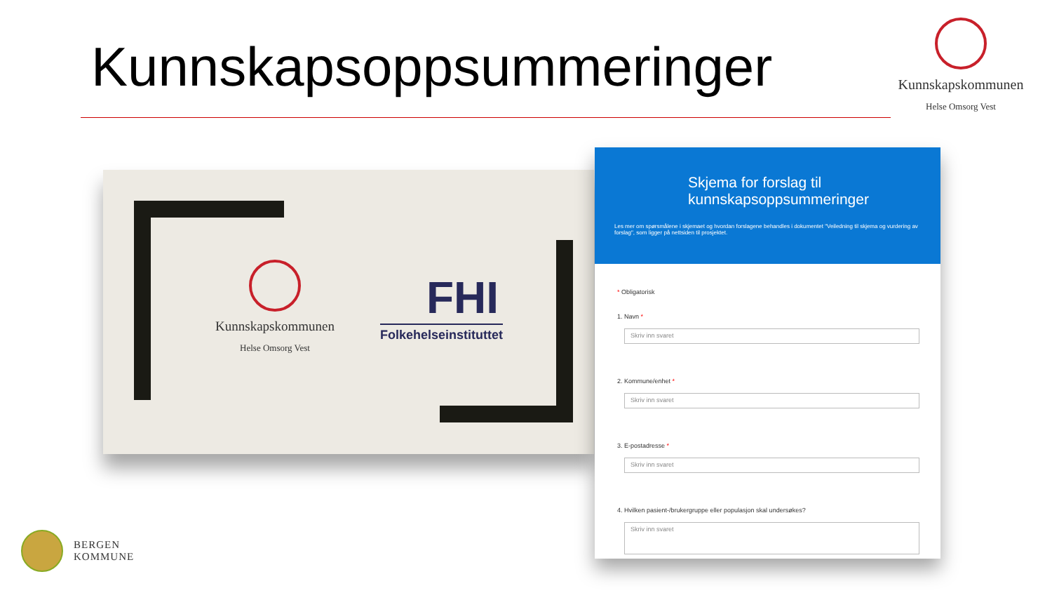Kunnskapsoppsummeringer
Kunnskapskommunen
Helse Omsorg Vest
Kunnskapskommunen
Helse Omsorg Vest
FHI
Folkehelseinstituttet
Skjema for forslag til
kunnskapsoppsummeringer
Les mer om spørsmålene i skjemaet og hvordan forslagene behandles i dokumentet "Veiledning til skjema og vurdering av forslag", som ligger på nettsiden til prosjektet.
* Obligatorisk
1. Navn *
Skriv inn svaret
2. Kommune/enhet *
Skriv inn svaret
3. E-postadresse *
Skriv inn svaret
4. Hvilken pasient-/brukergruppe eller populasjon skal undersøkes?
Skriv inn svaret
BERGEN
KOMMUNE